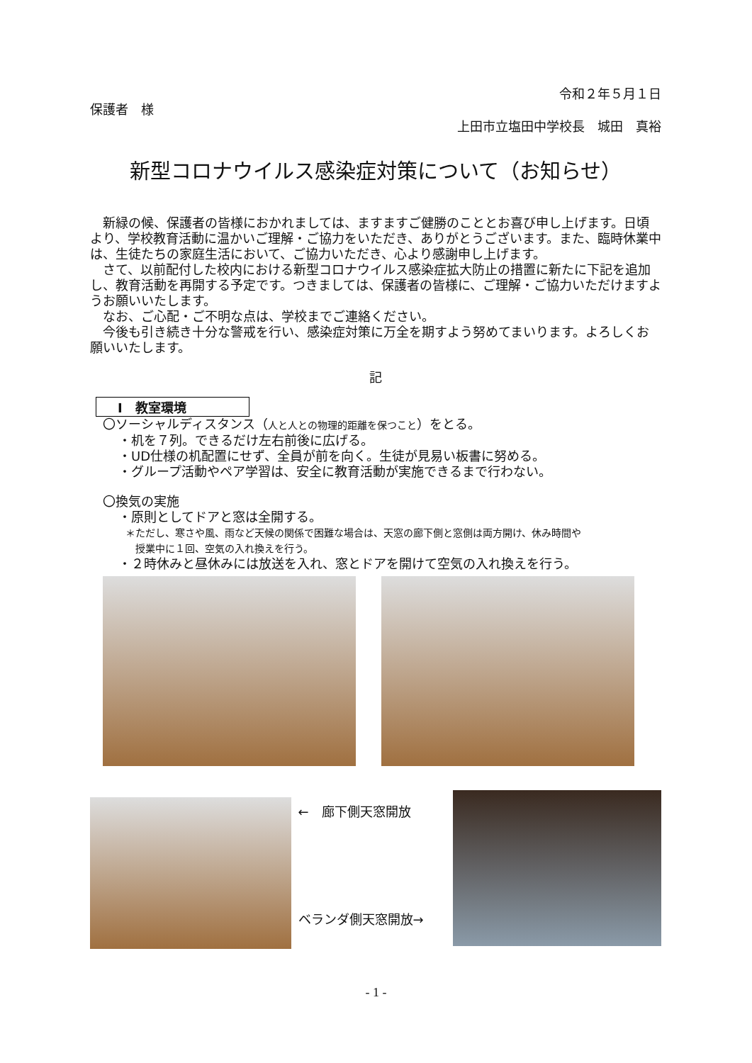令和２年５月１日
保護者　様
上田市立塩田中学校長　城田　真裕
新型コロナウイルス感染症対策について（お知らせ）
　新緑の候、保護者の皆様におかれましては、ますますご健勝のこととお喜び申し上げます。日頃より、学校教育活動に温かいご理解・ご協力をいただき、ありがとうございます。また、臨時休業中は、生徒たちの家庭生活において、ご協力いただき、心より感謝申し上げます。
　さて、以前配付した校内における新型コロナウイルス感染症拡大防止の措置に新たに下記を追加し、教育活動を再開する予定です。つきましては、保護者の皆様に、ご理解・ご協力いただけますようお願いいたします。
　なお、ご心配・ご不明な点は、学校までご連絡ください。
　今後も引き続き十分な警戒を行い、感染症対策に万全を期すよう努めてまいります。よろしくお願いいたします。
記
Ⅰ　教室環境
〇ソーシャルディスタンス（人と人との物理的距離を保つこと）をとる。
・机を７列。できるだけ左右前後に広げる。
・UD仕様の机配置にせず、全員が前を向く。生徒が見易い板書に努める。
・グループ活動やペア学習は、安全に教育活動が実施できるまで行わない。
〇換気の実施
・原則としてドアと窓は全開する。
＊ただし、寒さや風、雨など天候の関係で困難な場合は、天窓の廊下側と窓側は両方開け、休み時間や
　授業中に１回、空気の入れ換えを行う。
・２時休みと昼休みには放送を入れ、窓とドアを開けて空気の入れ換えを行う。
←　廊下側天窓開放
ベランダ側天窓開放→
- 1 -